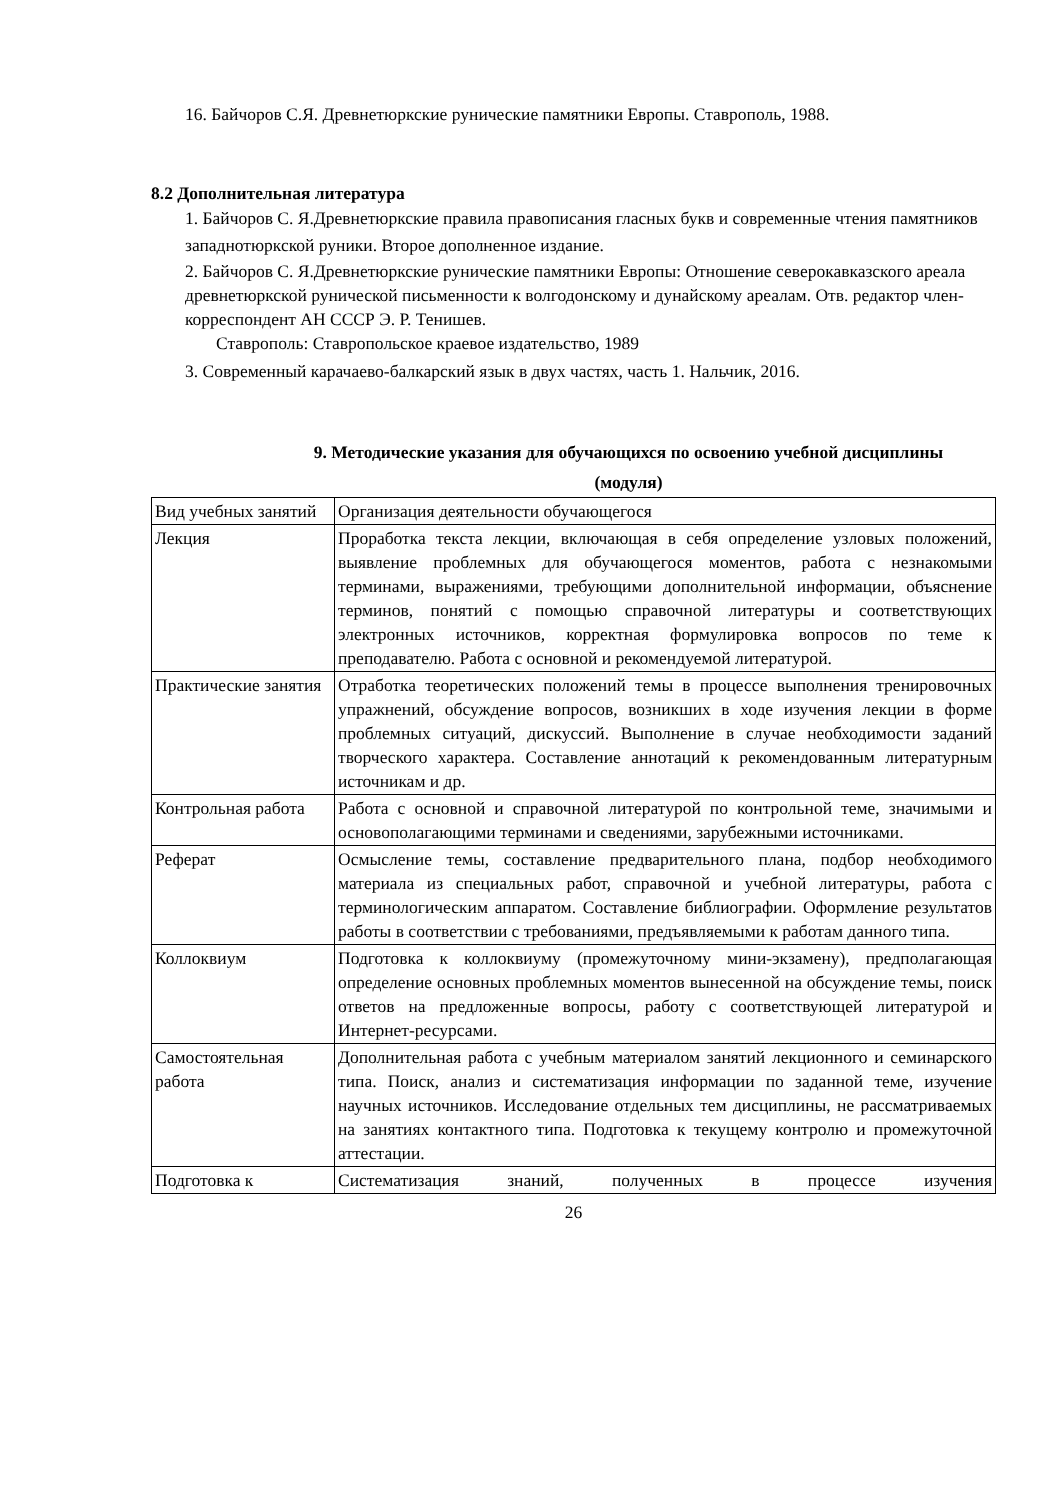16. Байчоров С.Я. Древнетюркские рунические памятники Европы. Ставрополь, 1988.
8.2 Дополнительная литература
1. Байчоров С. Я.Древнетюркские правила правописания гласных букв и современные чтения памятников западнотюркской руники. Второе дополненное издание.
2. Байчоров С. Я.Древнетюркские рунические памятники Европы: Отношение северокавказского ареала древнетюркской рунической письменности к волгодонскому и дунайскому ареалам. Отв. редактор член-корреспондент АН СССР Э. Р. Тенишев.
Ставрополь: Ставропольское краевое издательство, 1989
3. Современный карачаево-балкарский язык в двух частях, часть 1. Нальчик, 2016.
9. Методические указания для обучающихся по освоению учебной дисциплины
(модуля)
| Вид учебных занятий | Организация деятельности обучающегося |
| Лекция | Проработка текста лекции, включающая в себя определение узловых положений, выявление проблемных для обучающегося моментов, работа с незнакомыми терминами, выражениями, требующими дополнительной информации, объяснение терминов, понятий с помощью справочной литературы и соответствующих электронных источников, корректная формулировка вопросов по теме к преподавателю. Работа с основной и рекомендуемой литературой. |
| Практические занятия | Отработка теоретических положений темы в процессе выполнения тренировочных упражнений, обсуждение вопросов, возникших в ходе изучения лекции в форме проблемных ситуаций, дискуссий. Выполнение в случае необходимости заданий творческого характера. Составление аннотаций к рекомендованным литературным источникам и др. |
| Контрольная работа | Работа с основной и справочной литературой по контрольной теме, значимыми и основополагающими терминами и сведениями, зарубежными источниками. |
| Реферат | Осмысление темы, составление предварительного плана, подбор необходимого материала из специальных работ, справочной и учебной литературы, работа с терминологическим аппаратом. Составление библиографии. Оформление результатов работы в соответствии с требованиями, предъявляемыми к работам данного типа. |
| Коллоквиум | Подготовка к коллоквиуму (промежуточному мини-экзамену), предполагающая определение основных проблемных моментов вынесенной на обсуждение темы, поиск ответов на предложенные вопросы, работу с соответствующей литературой и Интернет-ресурсами. |
| Самостоятельная работа | Дополнительная работа с учебным материалом занятий лекционного и семинарского типа. Поиск, анализ и систематизация информации по заданной теме, изучение научных источников. Исследование отдельных тем дисциплины, не рассматриваемых на занятиях контактного типа. Подготовка к текущему контролю и промежуточной аттестации. |
| Подготовка к | Систематизация знаний, полученных в процессе изучения |
26